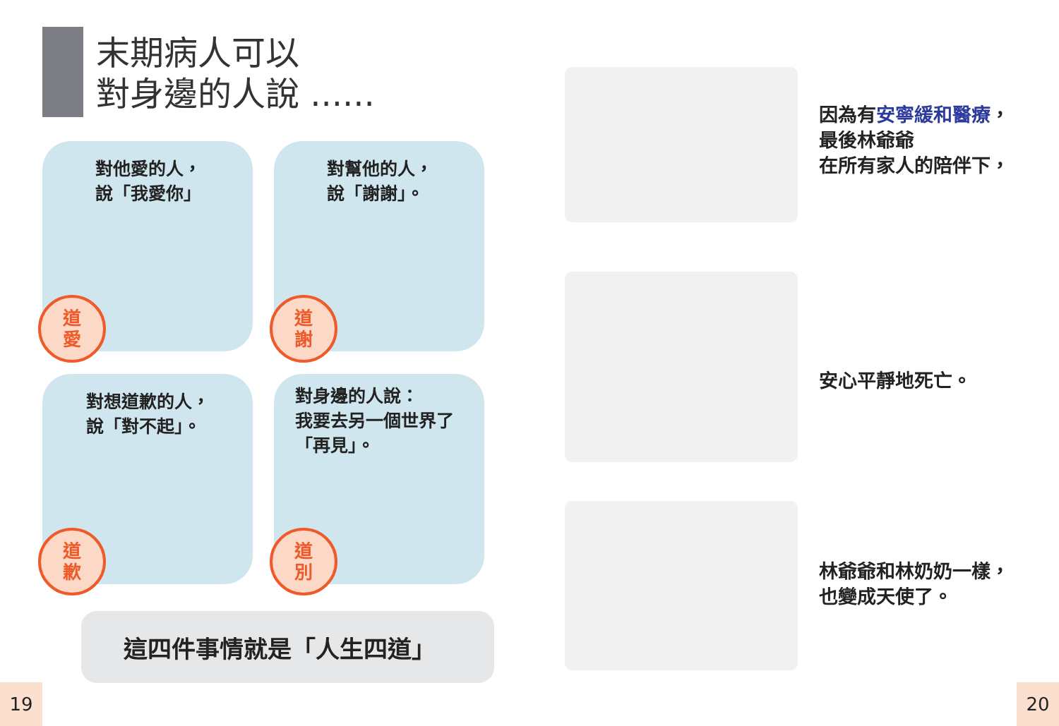末期病人可以
對身邊的人說 ......
對他愛的人，
說「我愛你」
道
愛
對幫他的人，
說「謝謝」。
道
謝
對想道歉的人，
說「對不起」。
道
歉
對身邊的人說：
我要去另一個世界了
「再見」。
道
別
這四件事情就是「人生四道」
19 20
因為有安寧緩和醫療，
最後林爺爺
在所有家人的陪伴下，
安心平靜地死亡。
林爺爺和林奶奶一樣，
也變成天使了。